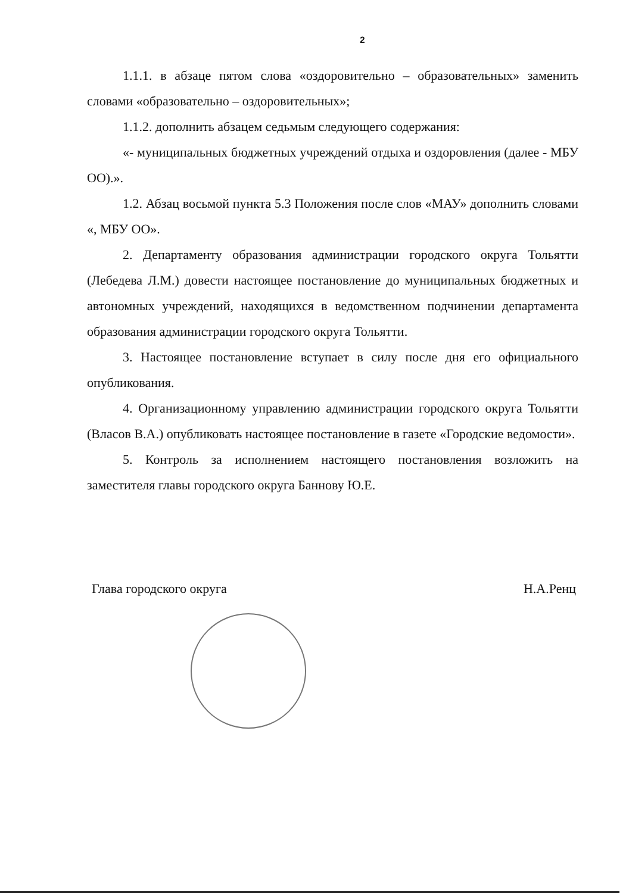2
1.1.1. в абзаце пятом слова «оздоровительно – образовательных» заменить словами «образовательно – оздоровительных»;
1.1.2. дополнить абзацем седьмым следующего содержания:
«- муниципальных бюджетных учреждений отдыха и оздоровления (далее - МБУ ОО).».
1.2. Абзац восьмой пункта 5.3 Положения после слов «МАУ» дополнить словами «, МБУ ОО».
2. Департаменту образования администрации городского округа Тольятти (Лебедева Л.М.) довести настоящее постановление до муниципальных бюджетных и автономных учреждений, находящихся в ведомственном подчинении департамента образования администрации городского округа Тольятти.
3. Настоящее постановление вступает в силу после дня его официального опубликования.
4. Организационному управлению администрации городского округа Тольятти (Власов В.А.) опубликовать настоящее постановление в газете «Городские ведомости».
5. Контроль за исполнением настоящего постановления возложить на заместителя главы городского округа Баннову Ю.Е.
Глава городского округа Н.А.Ренц